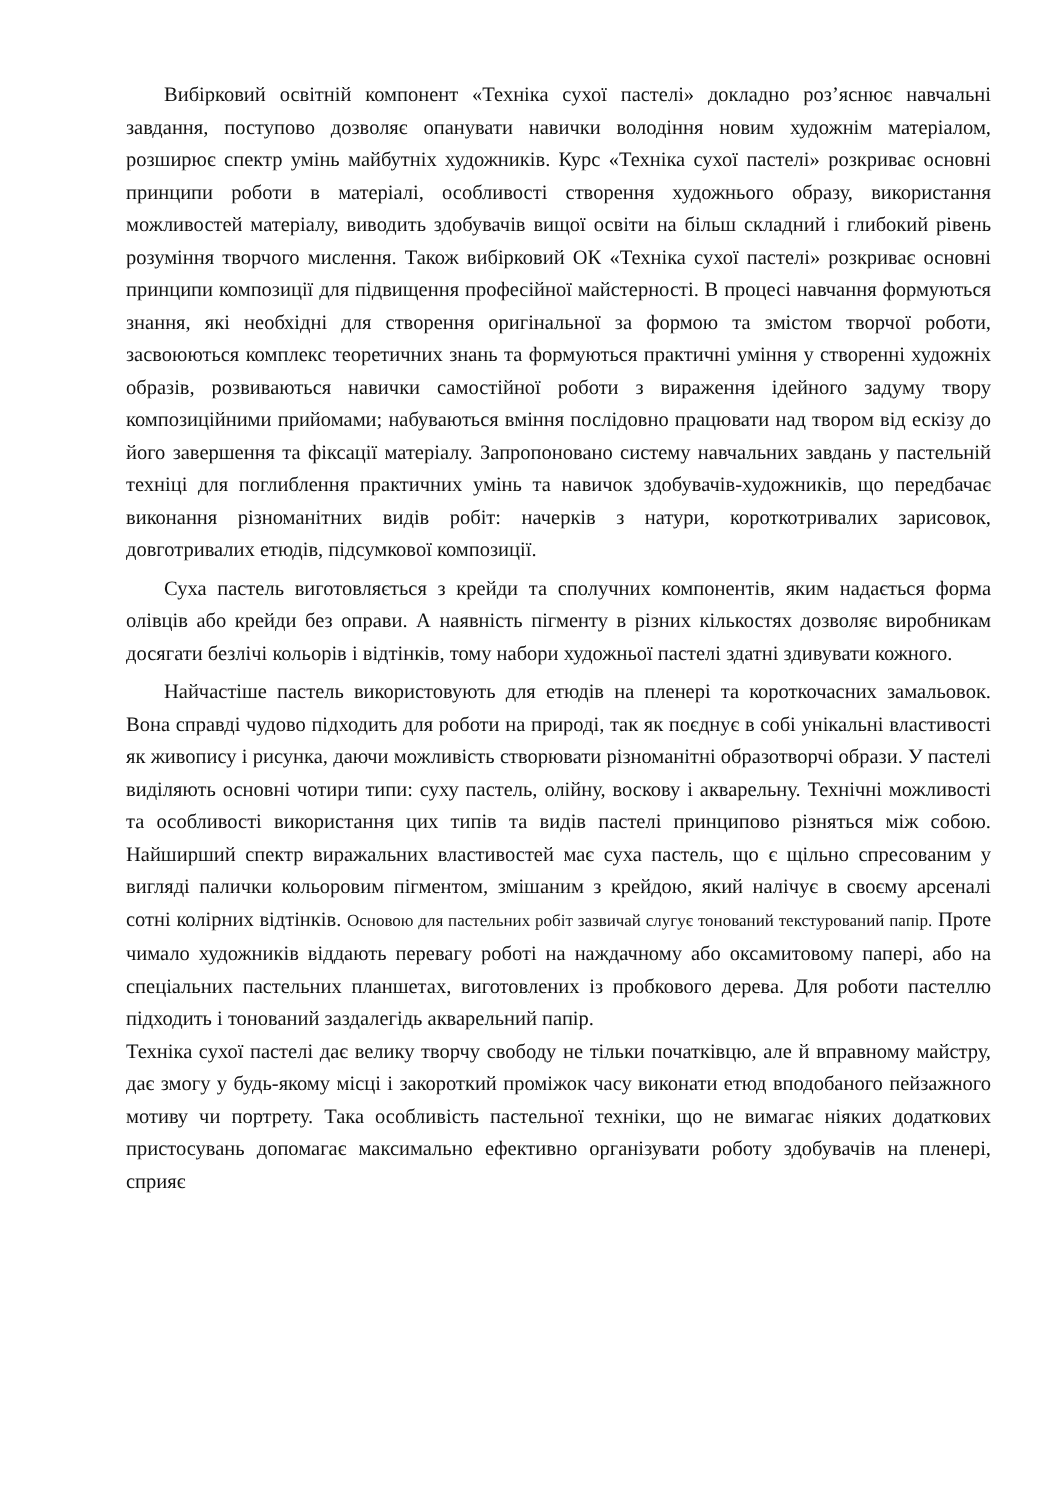Вибірковий освітній компонент «Техніка сухої пастелі» докладно роз’яснює навчальні завдання, поступово дозволяє опанувати навички володіння новим художнім матеріалом, розширює спектр умінь майбутніх художників. Курс «Техніка сухої пастелі» розкриває основні принципи роботи в матеріалі, особливості створення художнього образу, використання можливостей матеріалу, виводить здобувачів вищої освіти на більш складний і глибокий рівень розуміння творчого мислення. Також вибірковий ОК «Техніка сухої пастелі» розкриває основні принципи композиції для підвищення професійної майстерності. В процесі навчання формуються знання, які необхідні для створення оригінальної за формою та змістом творчої роботи, засвоюються комплекс теоретичних знань та формуються практичні уміння у створенні художніх образів, розвиваються навички самостійної роботи з вираження ідейного задуму твору композиційними прийомами; набуваються вміння послідовно працювати над твором від ескізу до його завершення та фіксації матеріалу. Запропоновано систему навчальних завдань у пастельній техніці для поглиблення практичних умінь та навичок здобувачів-художників, що передбачає виконання різноманітних видів робіт: начерків з натури, короткотривалих зарисовок, довготривалих етюдів, підсумкової композиції.
Суха пастель виготовляється з крейди та сполучних компонентів, яким надається форма олівців або крейди без оправи. А наявність пігменту в різних кількостях дозволяє виробникам досягати безлічі кольорів і відтінків, тому набори художньої пастелі здатні здивувати кожного.
Найчастіше пастель використовують для етюдів на пленері та короткочасних замальовок. Вона справді чудово підходить для роботи на природі, так як поєднує в собі унікальні властивості як живопису і рисунка, даючи можливість створювати різноманітні образотворчі образи. У пастелі виділяють основні чотири типи: суху пастель, олійну, воскову і акварельну. Технічні можливості та особливості використання цих типів та видів пастелі принципово різняться між собою. Найширший спектр виражальних властивостей має суха пастель, що є щільно спресованим у вигляді палички кольоровим пігментом, змішаним з крейдою, який налічує в своєму арсеналі сотні колірних відтінків. Основою для пастельних робіт зазвичай слугує тонований текстурований папір. Проте чимало художників віддають перевагу роботі на наждачному або оксамитовому папері, або на спеціальних пастельних планшетах, виготовлених із пробкового дерева. Для роботи пастеллю підходить і тонований заздалегідь акварельний папір.
Техніка сухої пастелі дає велику творчу свободу не тільки початківцю, але й вправному майстру, дає змогу у будь-якому місці і закороткий проміжок часу виконати етюд вподобаного пейзажного мотиву чи портрету. Така особливість пастельної техніки, що не вимагає ніяких додаткових пристосувань допомагає максимально ефективно організувати роботу здобувачів на пленері, сприяє